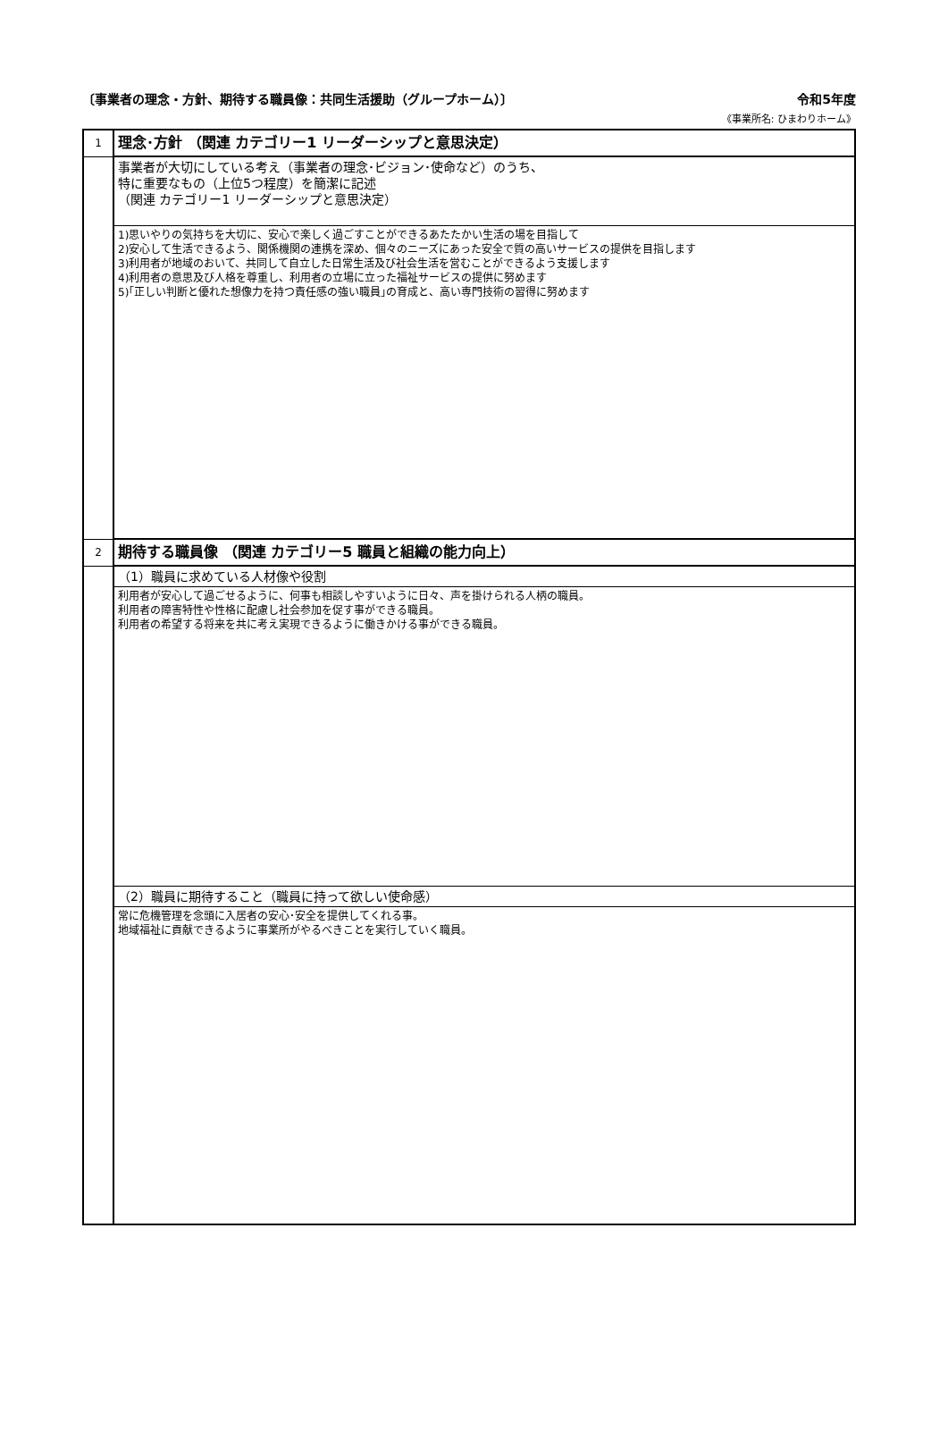〔事業者の理念・方針、期待する職員像：共同生活援助（グループホーム）〕 令和5年度
《事業所名: ひまわりホーム》
| 1 | 理念･方針 （関連 カテゴリー1 リーダーシップと意思決定） |
| | 事業者が大切にしている考え（事業者の理念･ビジョン･使命など）のうち、 特に重要なもの（上位5つ程度）を簡潔に記述 （関連 カテゴリー1 リーダーシップと意思決定） |
| | 1)思いやりの気持ちを大切に、安心で楽しく過ごすことができるあたたかい生活の場を目指して 2)安心して生活できるよう、関係機関の連携を深め、個々のニーズにあった安全で質の高いサービスの提供を目指します 3)利用者が地域のおいて、共同して自立した日常生活及び社会生活を営むことができるよう支援します 4)利用者の意思及び人格を尊重し、利用者の立場に立った福祉サービスの提供に努めます 5)｢正しい判断と優れた想像力を持つ責任感の強い職員｣の育成と、高い専門技術の習得に努めます |
| 2 | 期待する職員像 （関連 カテゴリー5 職員と組織の能力向上） |
| | （1）職員に求めている人材像や役割 |
| | 利用者が安心して過ごせるように、何事も相談しやすいように日々、声を掛けられる人柄の職員。 利用者の障害特性や性格に配慮し社会参加を促す事ができる職員。 利用者の希望する将来を共に考え実現できるように働きかける事ができる職員。 |
| | （2）職員に期待すること（職員に持って欲しい使命感） |
| | 常に危機管理を念頭に入居者の安心･安全を提供してくれる事。 地域福祉に貢献できるように事業所がやるべきことを実行していく職員。 |